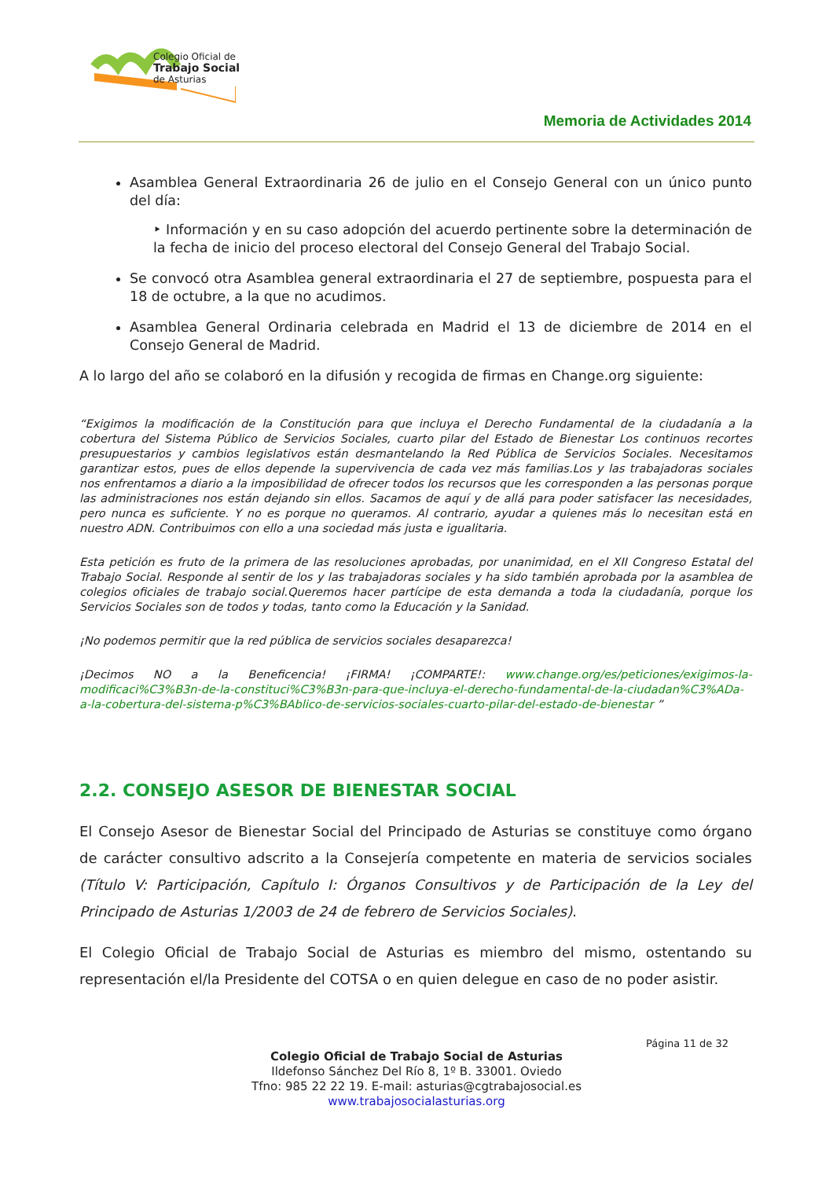Colegio Oficial de
Trabajo Social
de Asturias
Memoria de Actividades 2014
Asamblea General Extraordinaria 26 de julio en el Consejo General con un único punto del día:
‣ Información y en su caso adopción del acuerdo pertinente sobre la determinación de la fecha de inicio del proceso electoral del Consejo General del Trabajo Social.
Se convocó otra Asamblea general extraordinaria el 27 de septiembre, pospuesta para el 18 de octubre, a la que no acudimos.
Asamblea General Ordinaria celebrada en Madrid el 13 de diciembre de 2014 en el Consejo General de Madrid.
A lo largo del año se colaboró en la difusión y recogida de firmas en Change.org siguiente:
“Exigimos la modificación de la Constitución para que incluya el Derecho Fundamental de la ciudadanía a la cobertura del Sistema Público de Servicios Sociales, cuarto pilar del Estado de Bienestar Los continuos recortes presupuestarios y cambios legislativos están desmantelando la Red Pública de Servicios Sociales. Necesitamos garantizar estos, pues de ellos depende la supervivencia de cada vez más familias.Los y las trabajadoras sociales nos enfrentamos a diario a la imposibilidad de ofrecer todos los recursos que les corresponden a las personas porque las administraciones nos están dejando sin ellos. Sacamos de aquí y de allá para poder satisfacer las necesidades, pero nunca es suficiente. Y no es porque no queramos. Al contrario, ayudar a quienes más lo necesitan está en nuestro ADN. Contribuimos con ello a una sociedad más justa e igualitaria.
Esta petición es fruto de la primera de las resoluciones aprobadas, por unanimidad, en el XII Congreso Estatal del Trabajo Social. Responde al sentir de los y las trabajadoras sociales y ha sido también aprobada por la asamblea de colegios oficiales de trabajo social.Queremos hacer partícipe de esta demanda a toda la ciudadanía, porque los Servicios Sociales son de todos y todas, tanto como la Educación y la Sanidad.
¡No podemos permitir que la red pública de servicios sociales desaparezca!
¡Decimos NO a la Beneficencia! ¡FIRMA! ¡COMPARTE!: www.change.org/es/peticiones/exigimos-la-modificaci%C3%B3n-de-la-constituci%C3%B3n-para-que-incluya-el-derecho-fundamental-de-la-ciudadan%C3%ADa-a-la-cobertura-del-sistema-p%C3%BAblico-de-servicios-sociales-cuarto-pilar-del-estado-de-bienestar ”
2.2. CONSEJO ASESOR DE BIENESTAR SOCIAL
El Consejo Asesor de Bienestar Social del Principado de Asturias se constituye como órgano de carácter consultivo adscrito a la Consejería competente en materia de servicios sociales (Título V: Participación, Capítulo I: Órganos Consultivos y de Participación de la Ley del Principado de Asturias 1/2003 de 24 de febrero de Servicios Sociales).
El Colegio Oficial de Trabajo Social de Asturias es miembro del mismo, ostentando su representación el/la Presidente del COTSA o en quien delegue en caso de no poder asistir.
Página 11 de 32
Colegio Oficial de Trabajo Social de Asturias
Ildefonso Sánchez Del Río 8, 1º B. 33001. Oviedo
Tfno: 985 22 22 19. E-mail: asturias@cgtrabajosocial.es
www.trabajosocialasturias.org